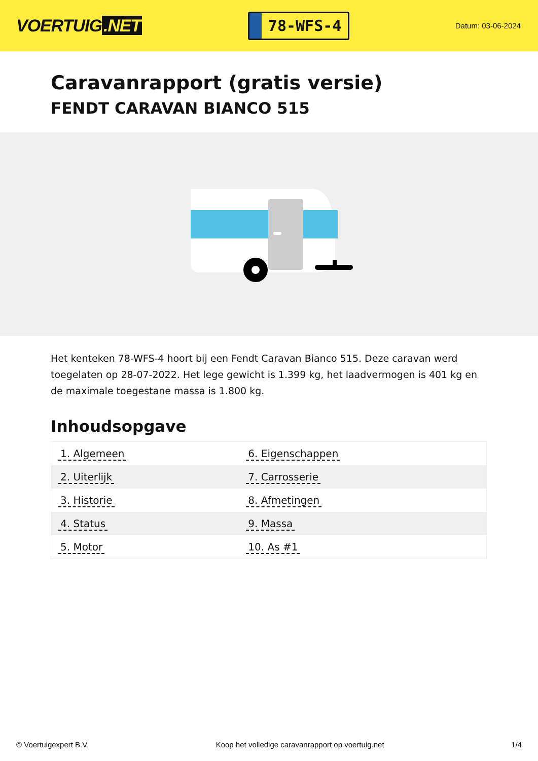VOERTUIG.NET
78-WFS-4
Datum: 03-06-2024
Caravanrapport (gratis versie)
FENDT CARAVAN BIANCO 515
Het kenteken 78-WFS-4 hoort bij een Fendt Caravan Bianco 515. Deze caravan werd toegelaten op 28-07-2022. Het lege gewicht is 1.399 kg, het laadvermogen is 401 kg en de maximale toegestane massa is 1.800 kg.
Inhoudsopgave
| 1. Algemeen | 6. Eigenschappen |
| 2. Uiterlijk | 7. Carrosserie |
| 3. Historie | 8. Afmetingen |
| 4. Status | 9. Massa |
| 5. Motor | 10. As #1 |
© Voertuigexpert B.V. Koop het volledige caravanrapport op voertuig.net 1/4